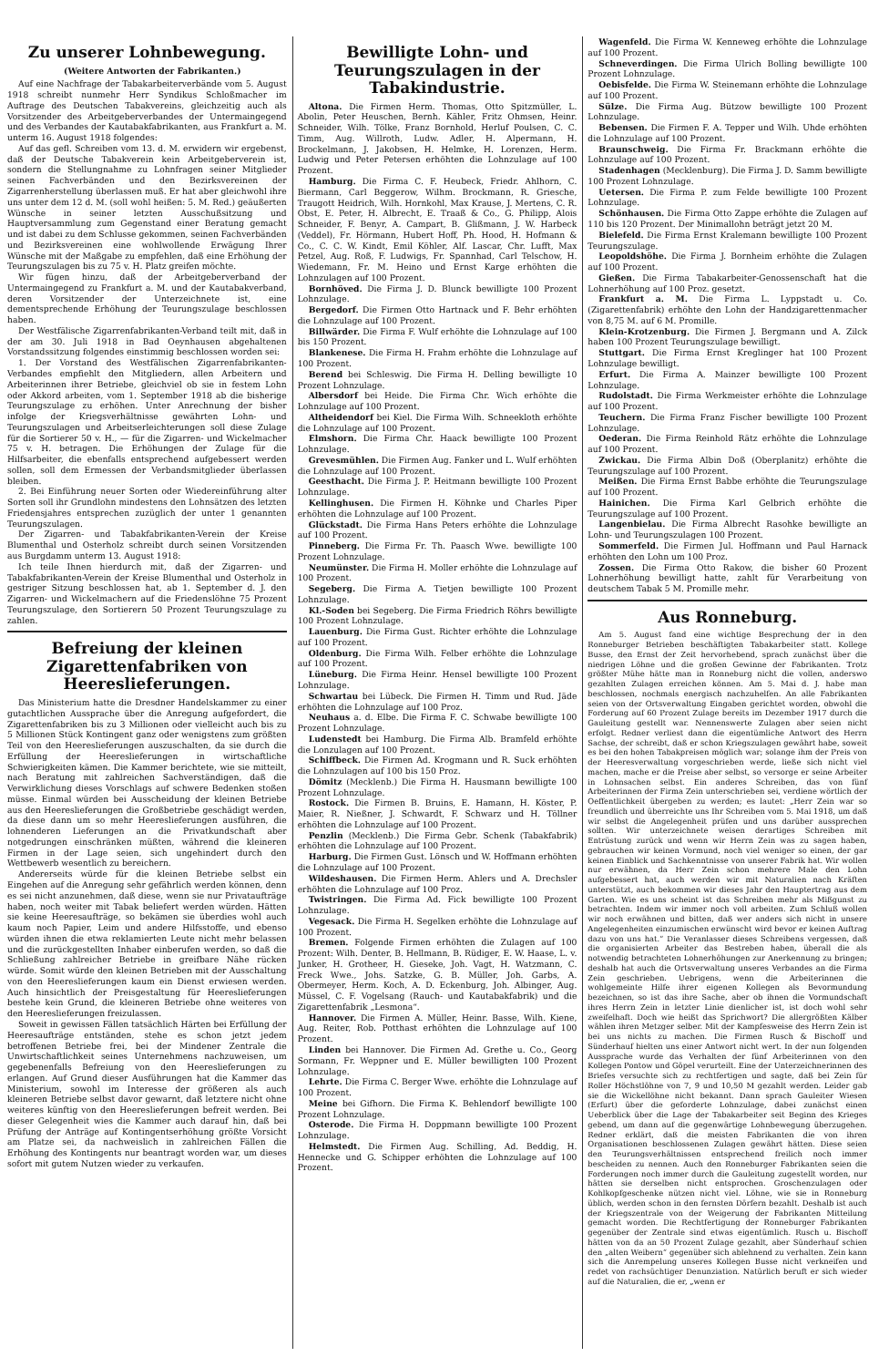Zu unserer Lohnbewegung.
(Weitere Antworten der Fabrikanten.)
Auf eine Nachfrage der Tabakarbeiterverbände vom 5. August 1918 schreibt nunmehr Herr Syndikus Schloßmacher im Auftrage des Deutschen Tabakvereins, gleichzeitig auch als Vorsitzender des Arbeitgeberverbandes der Untermaingegend und des Verbandes der Kautabakfabrikanten, aus Frankfurt a. M. unterm 16. August 1918 folgendes:
Auf das gefl. Schreiben vom 13. d. M. erwidern wir ergebenst, daß der Deutsche Tabakverein kein Arbeitgeberverein ist, sondern die Stellungnahme zu Lohnfragen seiner Mitglieder seinen Fachverbänden und den Bezirksvereinen der Zigarrenherstellung überlassen muß. Er hat aber gleichwohl ihre uns unter dem 12 d. M. (soll wohl heißen: 5. M. Red.) geäußerten Wünsche in seiner letzten Ausschußsitzung und Hauptversammlung zum Gegenstand einer Beratung gemacht und ist dabei zu dem Schlusse gekommen, seinen Fachverbänden und Bezirksvereinen eine wohlwollende Erwägung Ihrer Wünsche mit der Maßgabe zu empfehlen, daß eine Erhöhung der Teurungszulagen bis zu 75 v. H. Platz greifen möchte.
Wir fügen hinzu, daß der Arbeitgeberverband der Untermaingegend zu Frankfurt a. M. und der Kautabakverband, deren Vorsitzender der Unterzeichnete ist, eine dementsprechende Erhöhung der Teurungszulage beschlossen haben.
Der Westfälische Zigarrenfabrikanten-Verband teilt mit, daß in der am 30. Juli 1918 in Bad Oeynhausen abgehaltenen Vorstandssitzung folgendes einstimmig beschlossen worden sei:
1. Der Vorstand des Westfälischen Zigarrenfabrikanten-Verbandes empfiehlt den Mitgliedern, allen Arbeitern und Arbeiterinnen ihrer Betriebe, gleichviel ob sie in festem Lohn oder Akkord arbeiten, vom 1. September 1918 ab die bisherige Teurungszulage zu erhöhen. Unter Anrechnung der bisher infolge der Kriegsverhältnisse gewährten Lohn- und Teurungszulagen und Arbeitserleichterungen soll diese Zulage für die Sortierer 50 v. H., — für die Zigarren- und Wickelmacher 75 v. H. betragen. Die Erhöhungen der Zulage für die Hilfsarbeiter, die ebenfalls entsprechend aufgebessert werden sollen, soll dem Ermessen der Verbandsmitglieder überlassen bleiben.
2. Bei Einführung neuer Sorten oder Wiedereinführung alter Sorten soll ihr Grundlohn mindestens den Lohnsätzen des letzten Friedensjahres entsprechen zuzüglich der unter 1 genannten Teurungszulagen.
Der Zigarren- und Tabakfabrikanten-Verein der Kreise Blumenthal und Osterholz schreibt durch seinen Vorsitzenden aus Burgdamm unterm 13. August 1918:
Ich teile Ihnen hierdurch mit, daß der Zigarren- und Tabakfabrikanten-Verein der Kreise Blumenthal und Osterholz in gestriger Sitzung beschlossen hat, ab 1. September d. J. den Zigarren- und Wickelmachern auf die Friedenslöhne 75 Prozent Teurungszulage, den Sortierern 50 Prozent Teurungszulage zu zahlen.
Befreiung der kleinen Zigarettenfabriken von Heereslieferungen.
Das Ministerium hatte die Dresdner Handelskammer zu einer gutachtlichen Aussprache über die Anregung aufgefordert, die Zigarettenfabriken bis zu 3 Millionen oder vielleicht auch bis zu 5 Millionen Stück Kontingent ganz oder wenigstens zum größten Teil von den Heereslieferungen auszuschalten, da sie durch die Erfüllung der Heereslieferungen in wirtschaftliche Schwierigkeiten kämen. Die Kammer berichtete, wie sie mitteilt, nach Beratung mit zahlreichen Sachverständigen, daß die Verwirklichung dieses Vorschlags auf schwere Bedenken stoßen müsse. Einmal würden bei Ausscheidung der kleinen Betriebe aus den Heereslieferungen die Großbetriebe geschädigt werden, da diese dann um so mehr Heereslieferungen ausführen, die lohnenderen Lieferungen an die Privatkundschaft aber notgedrungen einschränken müßten, während die kleineren Firmen in der Lage seien, sich ungehindert durch den Wettbewerb wesentlich zu bereichern.
Andererseits würde für die kleinen Betriebe selbst ein Eingehen auf die Anregung sehr gefährlich werden können, denn es sei nicht anzunehmen, daß diese, wenn sie nur Privataufträge haben, noch weiter mit Tabak beliefert werden würden. Hätten sie keine Heeresaufträge, so bekämen sie überdies wohl auch kaum noch Papier, Leim und andere Hilfsstoffe, und ebenso würden ihnen die etwa reklamierten Leute nicht mehr belassen und die zurückgestellten Inhaber einberufen werden, so daß die Schließung zahlreicher Betriebe in greifbare Nähe rücken würde. Somit würde den kleinen Betrieben mit der Ausschaltung von den Heereslieferungen kaum ein Dienst erwiesen werden. Auch hinsichtlich der Preisgestaltung für Heereslieferungen bestehe kein Grund, die kleineren Betriebe ohne weiteres von den Heereslieferungen freizulassen.
Soweit in gewissen Fällen tatsächlich Härten bei Erfüllung der Heeresaufträge entständen, stehe es schon jetzt jedem betroffenen Betriebe frei, bei der Mindener Zentrale die Unwirtschaftlichkeit seines Unternehmens nachzuweisen, um gegebenenfalls Befreiung von den Heereslieferungen zu erlangen. Auf Grund dieser Ausführungen hat die Kammer das Ministerium, sowohl im Interesse der größeren als auch kleineren Betriebe selbst davor gewarnt, daß letztere nicht ohne weiteres künftig von den Heereslieferungen befreit werden. Bei dieser Gelegenheit wies die Kammer auch darauf hin, daß bei Prüfung der Anträge auf Kontingentserhöhung größte Vorsicht am Platze sei, da nachweislich in zahlreichen Fällen die Erhöhung des Kontingents nur beantragt worden war, um dieses sofort mit gutem Nutzen wieder zu verkaufen.
Bewilligte Lohn- und Teurungszulagen in der Tabakindustrie.
Altona. Die Firmen Herm. Thomas, Otto Spitzmüller, L. Abolin, Peter Heuschen, Bernh. Kähler, Fritz Ohmsen, Heinr. Schneider, Wilh. Tölke, Franz Bornhold, Herluf Poulsen, C. C. Timm, Aug. Willroth, Ludw. Adler, H. Alpermann, H. Brockelmann, J. Jakobsen, H. Helmke, H. Lorenzen, Herm. Ludwig und Peter Petersen erhöhten die Lohnzulage auf 100 Prozent.
Hamburg. Die Firma C. F. Heubeck, Friedr. Ahlhorn, C. Biermann, Carl Beggerow, Wilhm. Brockmann, R. Griesche, Traugott Heidrich, Wilh. Hornkohl, Max Krause, J. Mertens, C. R. Obst, E. Peter, H. Albrecht, E. Traaß & Co., G. Philipp, Alois Schneider, F. Benyr, A. Campart, B. Glißmann, J. W. Harbeck (Veddel), Fr. Hörmann, Hubert Hoff, Ph. Hood, H. Hofmann & Co., C. C. W. Kindt, Emil Köhler, Alf. Lascar, Chr. Lufft, Max Petzel, Aug. Roß, F. Ludwigs, Fr. Spannhad, Carl Telschow, H. Wiedemann, Fr. M. Heino und Ernst Karge erhöhten die Lohnzulagen auf 100 Prozent.
Bornhöved. Die Firma J. D. Blunck bewilligte 100 Prozent Lohnzulage.
Bergedorf. Die Firmen Otto Hartnack und F. Behr erhöhten die Lohnzulage auf 100 Prozent.
Billwärder. Die Firma F. Wulf erhöhte die Lohnzulage auf 100 bis 150 Prozent.
Blankenese. Die Firma H. Frahm erhöhte die Lohnzulage auf 100 Prozent.
Berend bei Schleswig. Die Firma H. Delling bewilligte 10 Prozent Lohnzulage.
Albersdorf bei Heide. Die Firma Chr. Wich erhöhte die Lohnzulage auf 100 Prozent.
Altheidendorf bei Kiel. Die Firma Wilh. Schneekloth erhöhte die Lohnzulage auf 100 Prozent.
Elmshorn. Die Firma Chr. Haack bewilligte 100 Prozent Lohnzulage.
Grevesmühlen. Die Firmen Aug. Fanker und L. Wulf erhöhten die Lohnzulage auf 100 Prozent.
Geesthacht. Die Firma J. P. Heitmann bewilligte 100 Prozent Lohnzulage.
Kellinghusen. Die Firmen H. Köhnke und Charles Piper erhöhten die Lohnzulage auf 100 Prozent.
Glückstadt. Die Firma Hans Peters erhöhte die Lohnzulage auf 100 Prozent.
Pinneberg. Die Firma Fr. Th. Paasch Wwe. bewilligte 100 Prozent Lohnzulage.
Neumünster. Die Firma H. Moller erhöhte die Lohnzulage auf 100 Prozent.
Segeberg. Die Firma A. Tietjen bewilligte 100 Prozent Lohnzulage.
Kl.-Soden bei Segeberg. Die Firma Friedrich Röhrs bewilligte 100 Prozent Lohnzulage.
Lauenburg. Die Firma Gust. Richter erhöhte die Lohnzulage auf 100 Prozent.
Oldenburg. Die Firma Wilh. Felber erhöhte die Lohnzulage auf 100 Prozent.
Lüneburg. Die Firma Heinr. Hensel bewilligte 100 Prozent Lohnzulage.
Schwartau bei Lübeck. Die Firmen H. Timm und Rud. Jäde erhöhten die Lohnzulage auf 100 Proz.
Neuhaus a. d. Elbe. Die Firma F. C. Schwabe bewilligte 100 Prozent Lohnzulage.
Ludenstedt bei Hamburg. Die Firma Alb. Bramfeld erhöhte die Lonzulagen auf 100 Prozent.
Schiffbeck. Die Firmen Ad. Krogmann und R. Suck erhöhten die Lohnzulagen auf 100 bis 150 Proz.
Dömitz (Mecklenb.) Die Firma H. Hausmann bewilligte 100 Prozent Lohnzulage.
Rostock. Die Firmen B. Bruins, E. Hamann, H. Köster, P. Maier, R. Nießner, J. Schwardt, F. Schwarz und H. Töllner erhöhten die Lohnzulage auf 100 Prozent.
Penzlin (Mecklenb.) Die Firma Gebr. Schenk (Tabakfabrik) erhöhten die Lohnzulage auf 100 Prozent.
Harburg. Die Firmen Gust. Lönsch und W. Hoffmann erhöhten die Lohnzulage auf 100 Prozent.
Wildeshausen. Die Firmen Herm. Ahlers und A. Drechsler erhöhten die Lohnzulage auf 100 Proz.
Twistringen. Die Firma Ad. Fick bewilligte 100 Prozent Lohnzulage.
Vegesack. Die Firma H. Segelken erhöhte die Lohnzulage auf 100 Prozent.
Bremen. Folgende Firmen erhöhten die Zulagen auf 100 Prozent: Wilh. Denter, B. Hellmann, B. Rüdiger, E. W. Haase, L. v. Junker, H. Grotheer, H. Gieseke, Joh. Vagt, H. Watzmann, C. Freck Wwe., Johs. Satzke, G. B. Müller, Joh. Garbs, A. Obermeyer, Herm. Koch, A. D. Eckenburg, Joh. Albinger, Aug. Müssel, C. F. Vogelsang (Rauch- und Kautabakfabrik) und die Zigarettenfabrik „Lesmona“.
Hannover. Die Firmen A. Müller, Heinr. Basse, Wilh. Kiene, Aug. Reiter, Rob. Potthast erhöhten die Lohnzulage auf 100 Prozent.
Linden bei Hannover. Die Firmen Ad. Grethe u. Co., Georg Sormann, Fr. Weppner und E. Müller bewilligten 100 Prozent Lohnzulage.
Lehrte. Die Firma C. Berger Wwe. erhöhte die Lohnzulage auf 100 Prozent.
Meine bei Gifhorn. Die Firma K. Behlendorf bewilligte 100 Prozent Lohnzulage.
Osterode. Die Firma H. Doppmann bewilligte 100 Prozent Lohnzulage.
Helmstedt. Die Firmen Aug. Schilling, Ad. Beddig, H. Hennecke und G. Schipper erhöhten die Lohnzulage auf 100 Prozent.
Wagenfeld. Die Firma W. Kenneweg erhöhte die Lohnzulage auf 100 Prozent.
Schneverdingen. Die Firma Ulrich Bolling bewilligte 100 Prozent Lohnzulage.
Oebisfelde. Die Firma W. Steinemann erhöhte die Lohnzulage auf 100 Prozent.
Sülze. Die Firma Aug. Bützow bewilligte 100 Prozent Lohnzulage.
Bebensen. Die Firmen F. A. Tepper und Wilh. Uhde erhöhten die Lohnzulage auf 100 Prozent.
Braunschweig. Die Firma Fr. Brackmann erhöhte die Lohnzulage auf 100 Prozent.
Stadenhagen (Mecklenburg). Die Firma J. D. Samm bewilligte 100 Prozent Lohnzulage.
Uetersen. Die Firma P. zum Felde bewilligte 100 Prozent Lohnzulage.
Schönhausen. Die Firma Otto Zappe erhöhte die Zulagen auf 110 bis 120 Prozent. Der Minimallohn beträgt jetzt 20 M.
Bielefeld. Die Firma Ernst Kralemann bewilligte 100 Prozent Teurungszulage.
Leopoldshöhe. Die Firma J. Bornheim erhöhte die Zulagen auf 100 Prozent.
Gießen. Die Firma Tabakarbeiter-Genossenschaft hat die Lohnerhöhung auf 100 Proz. gesetzt.
Frankfurt a. M. Die Firma L. Lyppstadt u. Co. (Zigarettenfabrik) erhöhte den Lohn der Handzigarettenmacher von 8,75 M. auf 6 M. Promille.
Klein-Krotzenburg. Die Firmen J. Bergmann und A. Zilck haben 100 Prozent Teurungszulage bewilligt.
Stuttgart. Die Firma Ernst Kreglinger hat 100 Prozent Lohnzulage bewilligt.
Erfurt. Die Firma A. Mainzer bewilligte 100 Prozent Lohnzulage.
Rudolstadt. Die Firma Werkmeister erhöhte die Lohnzulage auf 100 Prozent.
Teuchern. Die Firma Franz Fischer bewilligte 100 Prozent Lohnzulage.
Oederan. Die Firma Reinhold Rätz erhöhte die Lohnzulage auf 100 Prozent.
Zwickau. Die Firma Albin Doß (Oberplanitz) erhöhte die Teurungszulage auf 100 Prozent.
Meißen. Die Firma Ernst Babbe erhöhte die Teurungszulage auf 100 Prozent.
Hainichen. Die Firma Karl Gelbrich erhöhte die Teurungszulage auf 100 Prozent.
Langenbielau. Die Firma Albrecht Rasohke bewilligte an Lohn- und Teurungszulagen 100 Prozent.
Sommerfeld. Die Firmen Jul. Hoffmann und Paul Harnack erhöhten den Lohn um 100 Proz.
Zossen. Die Firma Otto Rakow, die bisher 60 Prozent Lohnerhöhung bewilligt hatte, zahlt für Verarbeitung von deutschem Tabak 5 M. Promille mehr.
Aus Ronneburg.
Am 5. August fand eine wichtige Besprechung der in den Ronneburger Betrieben beschäftigten Tabakarbeiter statt. Kollege Busse, den Ernst der Zeit hervorhebend, sprach zunächst über die niedrigen Löhne und die großen Gewinne der Fabrikanten. Trotz größter Mühe hätte man in Ronneburg nicht die vollen, anderswo gezahlten Zulagen erreichen können. Am 5. Mai d. J. habe man beschlossen, nochmals energisch nachzuhelfen. An alle Fabrikanten seien von der Ortsverwaltung Eingaben gerichtet worden, obwohl die Forderung auf 60 Prozent Zulage bereits im Dezember 1917 durch die Gauleitung gestellt war. Nennenswerte Zulagen aber seien nicht erfolgt. Redner verliest dann die eigentümliche Antwort des Herrn Sachse, der schreibt, daß er schon Kriegszulagen gewährt habe, soweit es bei den hohen Tabakpreisen möglich war; solange ihm der Preis von der Heeresverwaltung vorgeschrieben werde, ließe sich nicht viel machen, mache er die Preise aber selbst, so versorge er seine Arbeiter in Lohnsachen selbst. Ein anderes Schreiben, das von fünf Arbeiterinnen der Firma Zein unterschrieben sei, verdiene wörtlich der Oeffentlichkeit übergeben zu werden; es lautet: „Herr Zein war so freundlich und überreichte uns Ihr Schreiben vom 5. Mai 1918, um daß wir selbst die Angelegenheit prüfen und uns darüber aussprechen sollten. Wir unterzeichnete weisen derartiges Schreiben mit Entrüstung zurück und wenn wir Herrn Zein was zu sagen haben, gebrauchen wir keinen Vormund, noch viel weniger so einen, der gar keinen Einblick und Sachkenntnisse von unserer Fabrik hat. Wir wollen nur erwähnen, da Herr Zein schon mehrere Male den Lohn aufgebessert hat, auch werden wir mit Naturalien nach Kräften unterstützt, auch bekommen wir dieses Jahr den Hauptertrag aus dem Garten. Wie es uns scheint ist das Schreiben mehr als Mißgunst zu betrachten. Indem wir immer noch voll arbeiten. Zum Schluß wollen wir noch erwähnen und bitten, daß wer anders sich nicht in unsere Angelegenheiten einzumischen erwünscht wird bevor er keinen Auftrag dazu von uns hat.“ Die Veranlasser dieses Schreibens vergessen, daß die organisierten Arbeiter das Bestreben haben, überall die als notwendig betrachteten Lohnerhöhungen zur Anerkennung zu bringen; deshalb hat auch die Ortsverwaltung unseres Verbandes an die Firma Zein geschrieben. Uebrigens, wenn die Arbeiterinnen die wohlgemeinte Hilfe ihrer eigenen Kollegen als Bevormundung bezeichnen, so ist das ihre Sache, aber ob ihnen die Vormundschaft ihres Herrn Zein in letzter Linie dienlicher ist, ist doch wohl sehr zweifelhaft. Doch wie heißt das Sprichwort? Die allergrößten Kälber wählen ihren Metzger selber. Mit der Kampfesweise des Herrn Zein ist bei uns nichts zu machen. Die Firmen Rusch & Bischoff und Sünderhauf hielten uns einer Antwort nicht wert. In der nun folgenden Aussprache wurde das Verhalten der fünf Arbeiterinnen von den Kollegen Pontow und Göpel verurteilt. Eine der Unterzeichnerinnen des Briefes versuchte sich zu rechtfertigen und sagte, daß bei Zein für Roller Höchstlöhne von 7, 9 und 10,50 M gezahlt werden. Leider gab sie die Wickellöhne nicht bekannt. Dann sprach Gauleiter Wiesen (Erfurt) über die geforderte Lohnzulage, dabei zunächst einen Ueberblick über die Lage der Tabakarbeiter seit Beginn des Krieges gebend, um dann auf die gegenwärtige Lohnbewegung überzugehen. Redner erklärt, daß die meisten Fabrikanten die von ihren Organisationen beschlossenen Zulagen gewährt hätten. Diese seien den Teurungsverhältnissen entsprechend freilich noch immer bescheiden zu nennen. Auch den Ronneburger Fabrikanten seien die Forderungen noch immer durch die Gauleitung zugestellt worden, nur hätten sie derselben nicht entsprochen. Groschenzulagen oder Kohlkopfgeschenke nützen nicht viel. Löhne, wie sie in Ronneburg üblich, werden schon in den fernsten Dörfern bezahlt. Deshalb ist auch der Kriegszentrale von der Weigerung der Fabrikanten Mitteilung gemacht worden. Die Rechtfertigung der Ronneburger Fabrikanten gegenüber der Zentrale sind etwas eigentümlich. Rusch u. Bischoff hätten von da an 50 Prozent Zulage gezahlt, aber Sünderhauf schien den „alten Weibern“ gegenüber sich ablehnend zu verhalten. Zein kann sich die Anrempelung unseres Kollegen Busse nicht verkneifen und redet von rachsüchtiger Denunziation. Natürlich beruft er sich wieder auf die Naturalien, die er, „wenn er